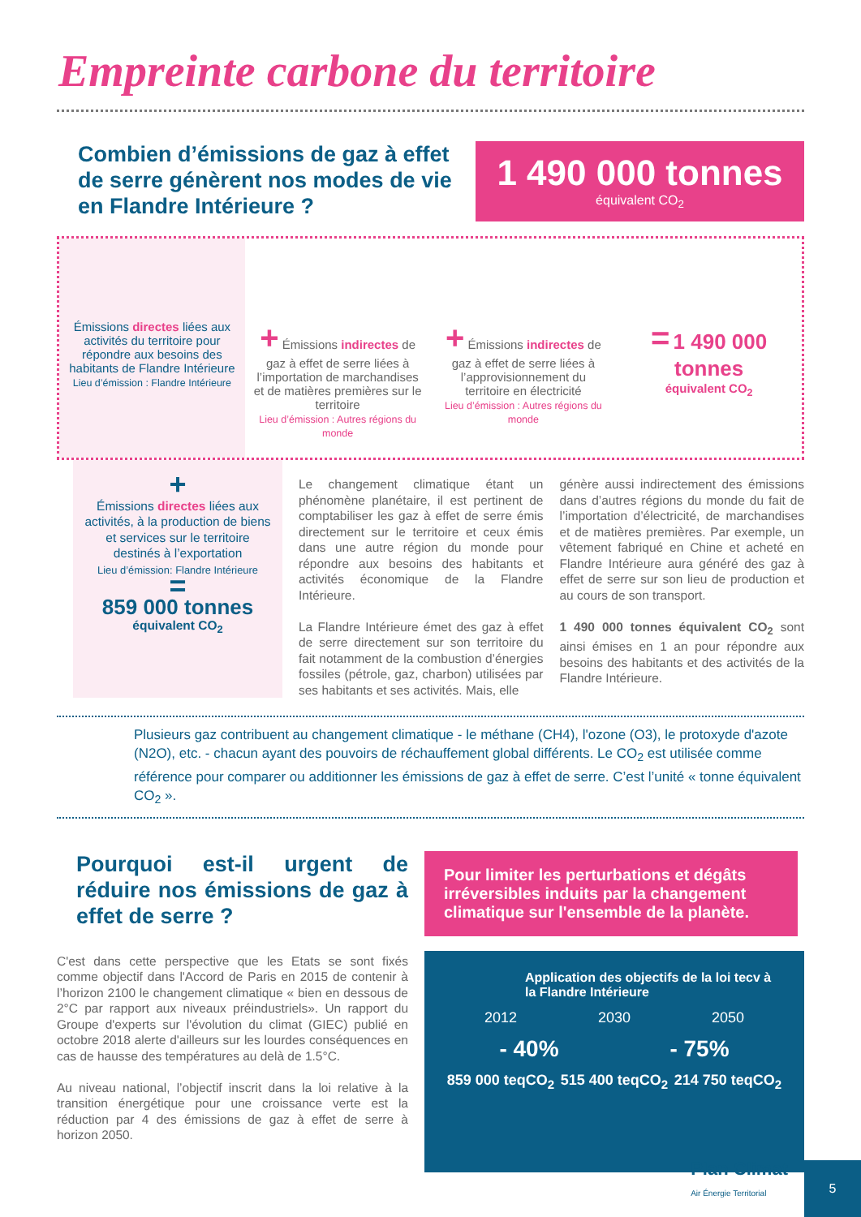Empreinte carbone du territoire
Combien d’émissions de gaz à effet de serre génèrent nos modes de vie en Flandre Intérieure ?
1 490 000 tonnes
équivalent CO<sub>2</sub>
Émissions directes liées aux activités du territoire pour répondre aux besoins des habitants de Flandre Intérieure
Lieu d’émission : Flandre Intérieure
+ Émissions indirectes de gaz à effet de serre liées à l’importation de marchandises et de matières premières sur le territoire
Lieu d’émission : Autres régions du monde
+ Émissions indirectes de gaz à effet de serre liées à l’approvisionnement du territoire en électricité
Lieu d’émission : Autres régions du monde
= 1 490 000 tonnes
équivalent CO<sub>2</sub>
+
Émissions directes liées aux activités, à la production de biens et services sur le territoire destinés à l’exportation
Lieu d’émission: Flandre Intérieure
=
859 000 tonnes
équivalent CO<sub>2</sub>
Le changement climatique étant un phénomène planétaire, il est pertinent de comptabiliser les gaz à effet de serre émis directement sur le territoire et ceux émis dans une autre région du monde pour répondre aux besoins des habitants et activités économique de la Flandre Intérieure.
La Flandre Intérieure émet des gaz à effet de serre directement sur son territoire du fait notamment de la combustion d’énergies fossiles (pétrole, gaz, charbon) utilisées par ses habitants et ses activités. Mais, elle
génère aussi indirectement des émissions dans d’autres régions du monde du fait de l’importation d’électricité, de marchandises et de matières premières. Par exemple, un vêtement fabriqué en Chine et acheté en Flandre Intérieure aura généré des gaz à effet de serre sur son lieu de production et au cours de son transport.
1 490 000 tonnes équivalent CO<sub>2</sub> sont ainsi émises en 1 an pour répondre aux besoins des habitants et des activités de la Flandre Intérieure.
Plusieurs gaz contribuent au changement climatique - le méthane (CH4), l'ozone (O3), le protoxyde d'azote (N2O), etc. - chacun ayant des pouvoirs de réchauffement global différents. Le CO<sub>2</sub> est utilisée comme référence pour comparer ou additionner les émissions de gaz à effet de serre. C’est l’unité « tonne équivalent CO<sub>2</sub> ».
Pourquoi est-il urgent de réduire nos émissions de gaz à effet de serre ?
C'est dans cette perspective que les Etats se sont fixés comme objectif dans l'Accord de Paris en 2015 de contenir à l’horizon 2100 le changement climatique « bien en dessous de 2°C par rapport aux niveaux préindustriels». Un rapport du Groupe d'experts sur l'évolution du climat (GIEC) publié en octobre 2018 alerte d'ailleurs sur les lourdes conséquences en cas de hausse des températures au delà de 1.5°C.
Au niveau national, l’objectif inscrit dans la loi relative à la transition énergétique pour une croissance verte est la réduction par 4 des émissions de gaz à effet de serre à horizon 2050.
Pour limiter les perturbations et dégâts irréversibles induits par la changement climatique sur l'ensemble de la planète.
Application des objectifs de la loi tecv à la Flandre Intérieure
2012 2030 2050
- 40% - 75%
859 000 teqCO<sub>2</sub> 515 400 teqCO<sub>2</sub> 214 750 teqCO<sub>2</sub>
Plan Climat
Air Énergie Territorial
5